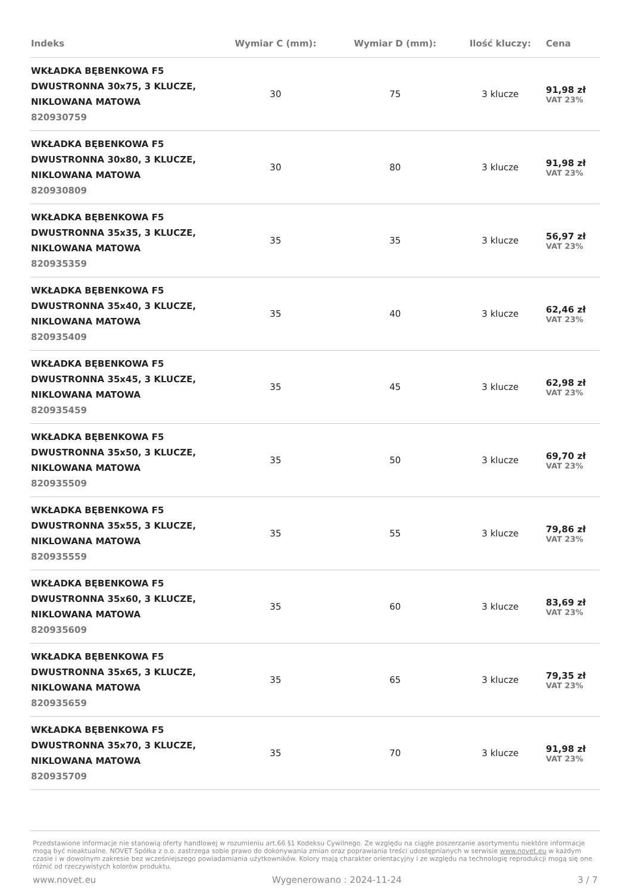| Indeks | Wymiar C (mm): | Wymiar D (mm): | Ilość kluczy: | Cena |
| --- | --- | --- | --- | --- |
| WKŁADKA BĘBENKOWA F5 DWUSTRONNA 30x75, 3 KLUCZE, NIKLOWANA MATOWA 820930759 | 30 | 75 | 3 klucze | 91,98 zł VAT 23% |
| WKŁADKA BĘBENKOWA F5 DWUSTRONNA 30x80, 3 KLUCZE, NIKLOWANA MATOWA 820930809 | 30 | 80 | 3 klucze | 91,98 zł VAT 23% |
| WKŁADKA BĘBENKOWA F5 DWUSTRONNA 35x35, 3 KLUCZE, NIKLOWANA MATOWA 820935359 | 35 | 35 | 3 klucze | 56,97 zł VAT 23% |
| WKŁADKA BĘBENKOWA F5 DWUSTRONNA 35x40, 3 KLUCZE, NIKLOWANA MATOWA 820935409 | 35 | 40 | 3 klucze | 62,46 zł VAT 23% |
| WKŁADKA BĘBENKOWA F5 DWUSTRONNA 35x45, 3 KLUCZE, NIKLOWANA MATOWA 820935459 | 35 | 45 | 3 klucze | 62,98 zł VAT 23% |
| WKŁADKA BĘBENKOWA F5 DWUSTRONNA 35x50, 3 KLUCZE, NIKLOWANA MATOWA 820935509 | 35 | 50 | 3 klucze | 69,70 zł VAT 23% |
| WKŁADKA BĘBENKOWA F5 DWUSTRONNA 35x55, 3 KLUCZE, NIKLOWANA MATOWA 820935559 | 35 | 55 | 3 klucze | 79,86 zł VAT 23% |
| WKŁADKA BĘBENKOWA F5 DWUSTRONNA 35x60, 3 KLUCZE, NIKLOWANA MATOWA 820935609 | 35 | 60 | 3 klucze | 83,69 zł VAT 23% |
| WKŁADKA BĘBENKOWA F5 DWUSTRONNA 35x65, 3 KLUCZE, NIKLOWANA MATOWA 820935659 | 35 | 65 | 3 klucze | 79,35 zł VAT 23% |
| WKŁADKA BĘBENKOWA F5 DWUSTRONNA 35x70, 3 KLUCZE, NIKLOWANA MATOWA 820935709 | 35 | 70 | 3 klucze | 91,98 zł VAT 23% |
Przedstawione informacje nie stanowią oferty handlowej w rozumieniu art.66 §1 Kodeksu Cywilnego. Ze względu na ciągłe poszerzanie asortymentu niektóre informacje mogą być nieaktualne. NOVET Spółka z o.o. zastrzega sobie prawo do dokonywania zmian oraz poprawiania treści udostępnianych w serwisie www.novet.eu w każdym czasie i w dowolnym zakresie bez wcześniejszego powiadamiania użytkowników. Kolory mają charakter orientacyjny i ze względu na technologię reprodukcji mogą się one różnić od rzeczywistych kolorów produktu.
www.novet.eu Wygenerowano : 2024-11-24 3 / 7